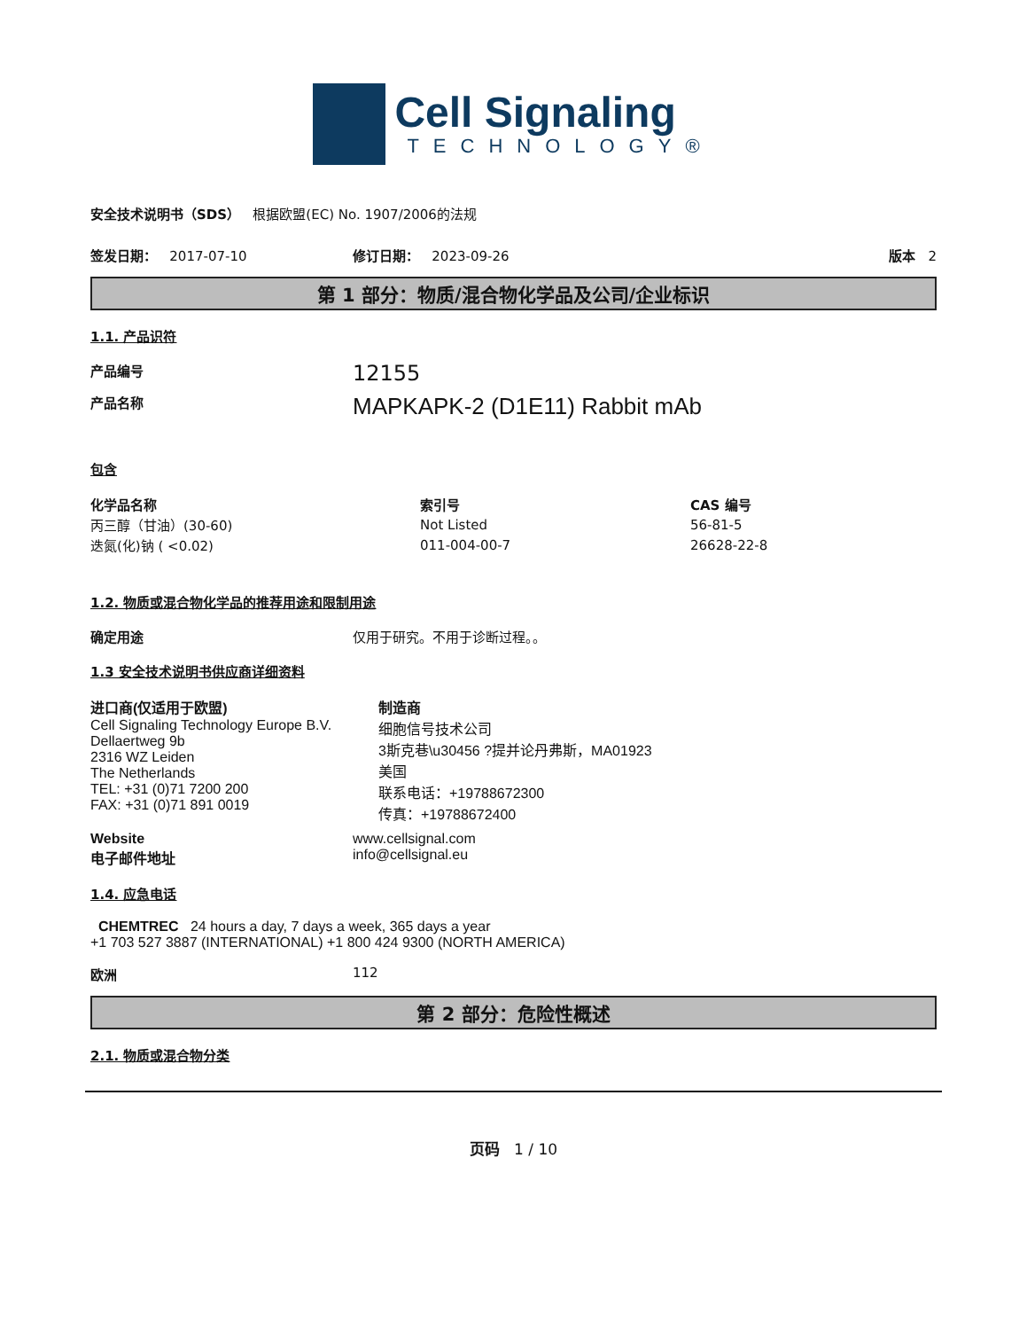Cell Signaling
TECHNOLOGY®
安全技术说明书（SDS） 根据欧盟(EC) No. 1907/2006的法规
签发日期： 2017-07-10 修订日期： 2023-09-26 版本 2
第 1 部分：物质/混合物化学品及公司/企业标识
1.1. 产品识符
产品编号 12155
产品名称 MAPKAPK-2 (D1E11) Rabbit mAb
包含
| 化学品名称 | 索引号 | CAS 编号 |
| --- | --- | --- |
| 丙三醇（甘油）(30-60) | Not Listed | 56-81-5 |
| 迭氮(化)钠 ( <0.02) | 011-004-00-7 | 26628-22-8 |
1.2. 物质或混合物化学品的推荐用途和限制用途
确定用途 仅用于研究。不用于诊断过程。。
1.3 安全技术说明书供应商详细资料
进口商(仅适用于欧盟)
Cell Signaling Technology Europe B.V.
Dellaertweg 9b
2316 WZ Leiden
The Netherlands
TEL: +31 (0)71 7200 200
FAX: +31 (0)71 891 0019
制造商
细胞信号技术公司
3斯克巷\u30456 ?提并论丹弗斯，MA01923
美国
联系电话：+19788672300
传真：+19788672400
Website
电子邮件地址 www.cellsignal.com
info@cellsignal.eu
1.4. 应急电话
CHEMTREC 24 hours a day, 7 days a week, 365 days a year
+1 703 527 3887 (INTERNATIONAL) +1 800 424 9300 (NORTH AMERICA)
欧洲 112
第 2 部分：危险性概述
2.1. 物质或混合物分类
页码 1 / 10